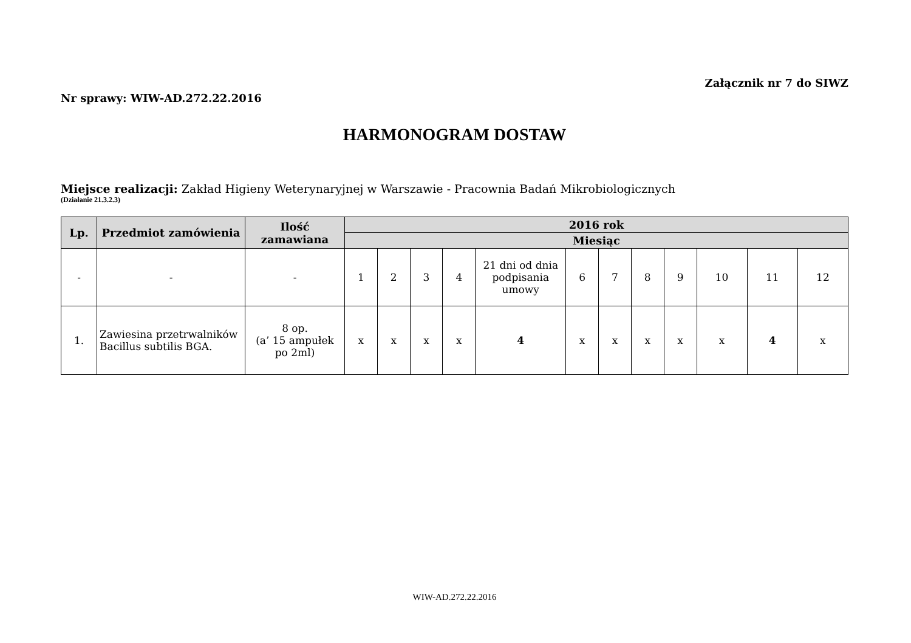Załącznik nr 7 do SIWZ
Nr sprawy: WIW-AD.272.22.2016
HARMONOGRAM DOSTAW
Miejsce realizacji: Zakład Higieny Weterynaryjnej w Warszawie - Pracownia Badań Mikrobiologicznych
(Działanie 21.3.2.3)
| Lp. | Przedmiot zamówienia | Ilość zamawiana | 2016 rok | | | | | | | | | | | |
| --- | --- | --- | --- | --- | --- | --- | --- | --- | --- | --- | --- | --- | --- | --- |
| | | | Miesiąc | | | | | | | | | | | |
| - | - | - | 1 | 2 | 3 | 4 | 21 dni od dnia podpisania umowy | 6 | 7 | 8 | 9 | 10 | 11 | 12 |
| 1. | Zawiesina przetrwalników Bacillus subtilis BGA. | 8 op. (a’ 15 ampułek po 2ml) | x | x | x | x | 4 | x | x | x | x | x | 4 | x |
WIW-AD.272.22.2016